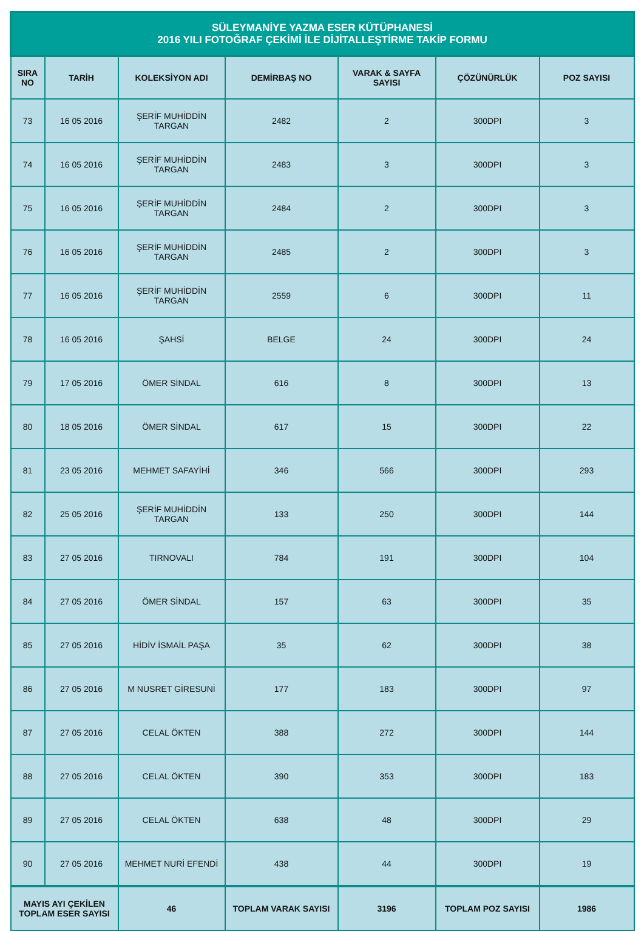| SÜLEYMANİYE YAZMA ESER KÜTÜPHANESİ 2016 YILI FOTOĞRAF ÇEKİMİ İLE DİJİTALLEŞTİRME TAKİP FORMU | | | | | | |
| --- | --- | --- | --- | --- | --- | --- |
| SIRA NO | TARİH | KOLEKSİYON ADI | DEMİRBAŞ NO | VARAK & SAYFA SAYISI | ÇÖZÜNÜRLÜK | POZ SAYISI |
| 73 | 16 05 2016 | ŞERİF MUHİDDİN TARGAN | 2482 | 2 | 300DPI | 3 |
| 74 | 16 05 2016 | ŞERİF MUHİDDİN TARGAN | 2483 | 3 | 300DPI | 3 |
| 75 | 16 05 2016 | ŞERİF MUHİDDİN TARGAN | 2484 | 2 | 300DPI | 3 |
| 76 | 16 05 2016 | ŞERİF MUHİDDİN TARGAN | 2485 | 2 | 300DPI | 3 |
| 77 | 16 05 2016 | ŞERİF MUHİDDİN TARGAN | 2559 | 6 | 300DPI | 11 |
| 78 | 16 05 2016 | ŞAHSİ | BELGE | 24 | 300DPI | 24 |
| 79 | 17 05 2016 | ÖMER SİNDAL | 616 | 8 | 300DPI | 13 |
| 80 | 18 05 2016 | ÖMER SİNDAL | 617 | 15 | 300DPI | 22 |
| 81 | 23 05 2016 | MEHMET SAFAYİHİ | 346 | 566 | 300DPI | 293 |
| 82 | 25 05 2016 | ŞERİF MUHİDDİN TARGAN | 133 | 250 | 300DPI | 144 |
| 83 | 27 05 2016 | TIRNOVALI | 784 | 191 | 300DPI | 104 |
| 84 | 27 05 2016 | ÖMER SİNDAL | 157 | 63 | 300DPI | 35 |
| 85 | 27 05 2016 | HİDİV İSMAİL PAŞA | 35 | 62 | 300DPI | 38 |
| 86 | 27 05 2016 | M NUSRET GİRESUNİ | 177 | 183 | 300DPI | 97 |
| 87 | 27 05 2016 | CELAL ÖKTEN | 388 | 272 | 300DPI | 144 |
| 88 | 27 05 2016 | CELAL ÖKTEN | 390 | 353 | 300DPI | 183 |
| 89 | 27 05 2016 | CELAL ÖKTEN | 638 | 48 | 300DPI | 29 |
| 90 | 27 05 2016 | MEHMET NURİ EFENDİ | 438 | 44 | 300DPI | 19 |
| MAYIS AYI ÇEKİLEN TOPLAM ESER SAYISI | | 46 | TOPLAM VARAK SAYISI | 3196 | TOPLAM POZ SAYISI | 1986 |